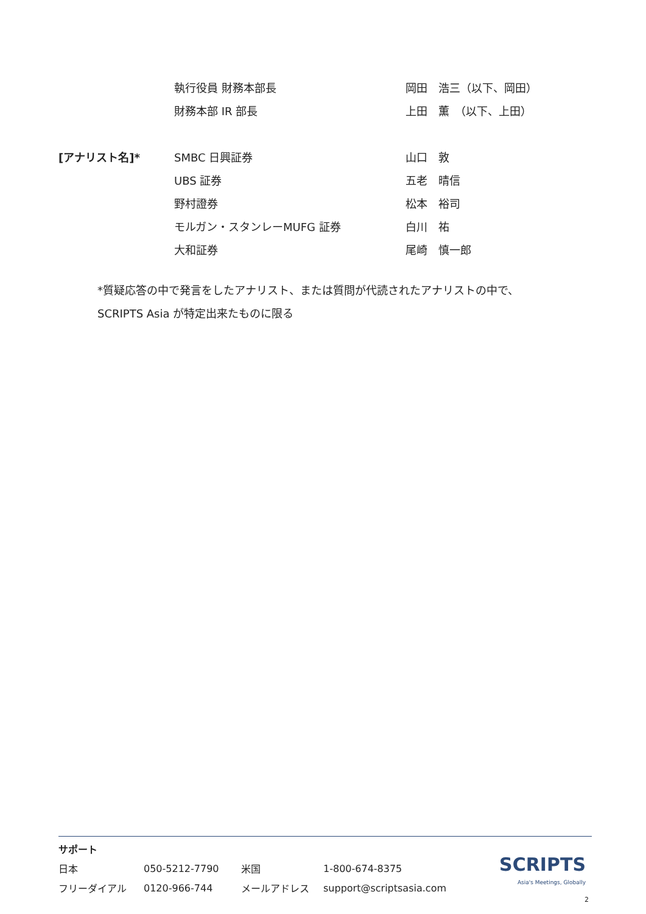| | 執行役員 財務本部長 | 岡田 浩三（以下、岡田） |
| | 財務本部 IR 部長 | 上田 薫 （以下、上田） |
| [アナリスト名]* | SMBC 日興証券 | 山口 敦 |
| | UBS 証券 | 五老 晴信 |
| | 野村證券 | 松本 裕司 |
| | モルガン・スタンレーMUFG 証券 | 白川 祐 |
| | 大和証券 | 尾崎 慎一郎 |
*質疑応答の中で発言をしたアナリスト、または質問が代読されたアナリストの中で、
SCRIPTS Asia が特定出来たものに限る
サポート
| 日本 | 050-5212-7790 | 米国 | 1-800-674-8375 |
| フリーダイアル | 0120-966-744 | メールアドレス | support@scriptsasia.com |
SCRIPTS
Asia's Meetings, Globally
2